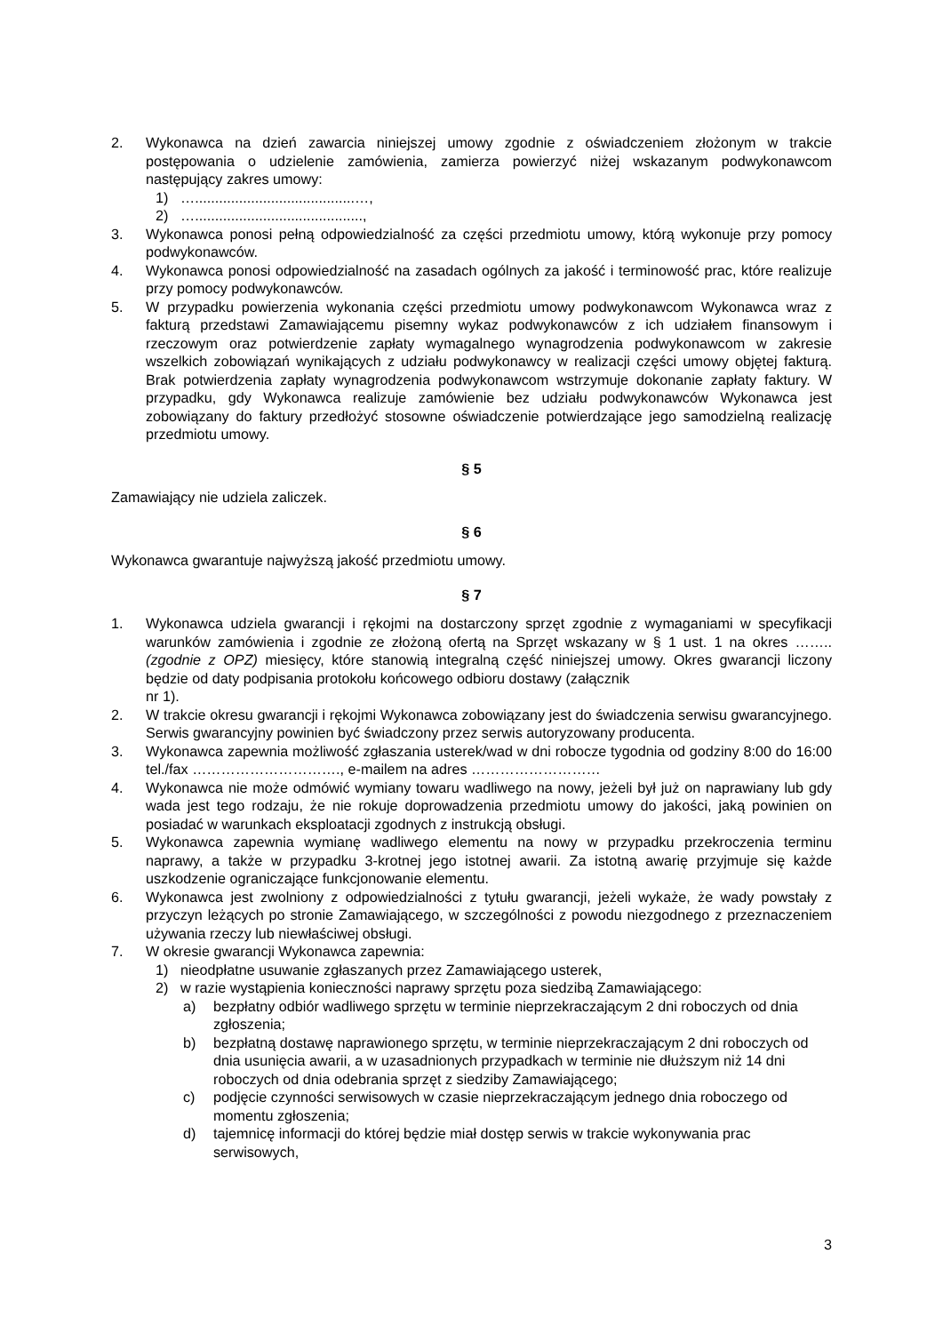2. Wykonawca na dzień zawarcia niniejszej umowy zgodnie z oświadczeniem złożonym w trakcie postępowania o udzielenie zamówienia, zamierza powierzyć niżej wskazanym podwykonawcom następujący zakres umowy:
1) …........................................…,
2) …..........................................,
3. Wykonawca ponosi pełną odpowiedzialność za części przedmiotu umowy, którą wykonuje przy pomocy podwykonawców.
4. Wykonawca ponosi odpowiedzialność na zasadach ogólnych za jakość i terminowość prac, które realizuje przy pomocy podwykonawców.
5. W przypadku powierzenia wykonania części przedmiotu umowy podwykonawcom Wykonawca wraz z fakturą przedstawi Zamawiającemu pisemny wykaz podwykonawców z ich udziałem finansowym i rzeczowym oraz potwierdzenie zapłaty wymagalnego wynagrodzenia podwykonawcom w zakresie wszelkich zobowiązań wynikających z udziału podwykonawcy w realizacji części umowy objętej fakturą. Brak potwierdzenia zapłaty wynagrodzenia podwykonawcom wstrzymuje dokonanie zapłaty faktury. W przypadku, gdy Wykonawca realizuje zamówienie bez udziału podwykonawców Wykonawca jest zobowiązany do faktury przedłożyć stosowne oświadczenie potwierdzające jego samodzielną realizację przedmiotu umowy.
§ 5
Zamawiający nie udziela zaliczek.
§ 6
Wykonawca gwarantuje najwyższą jakość przedmiotu umowy.
§ 7
1. Wykonawca udziela gwarancji i rękojmi na dostarczony sprzęt zgodnie z wymaganiami w specyfikacji warunków zamówienia i zgodnie ze złożoną ofertą na Sprzęt wskazany w § 1 ust. 1 na okres …….. (zgodnie z OPZ) miesięcy, które stanowią integralną część niniejszej umowy. Okres gwarancji liczony będzie od daty podpisania protokołu końcowego odbioru dostawy (załącznik
nr 1).
2. W trakcie okresu gwarancji i rękojmi Wykonawca zobowiązany jest do świadczenia serwisu gwarancyjnego. Serwis gwarancyjny powinien być świadczony przez serwis autoryzowany producenta.
3. Wykonawca zapewnia możliwość zgłaszania usterek/wad w dni robocze tygodnia od godziny 8:00 do 16:00 tel./fax …………………………., e-mailem na adres ………………………
4. Wykonawca nie może odmówić wymiany towaru wadliwego na nowy, jeżeli był już on naprawiany lub gdy wada jest tego rodzaju, że nie rokuje doprowadzenia przedmiotu umowy do jakości, jaką powinien on posiadać w warunkach eksploatacji zgodnych z instrukcją obsługi.
5. Wykonawca zapewnia wymianę wadliwego elementu na nowy w przypadku przekroczenia terminu naprawy, a także w przypadku 3-krotnej jego istotnej awarii. Za istotną awarię przyjmuje się każde uszkodzenie ograniczające funkcjonowanie elementu.
6. Wykonawca jest zwolniony z odpowiedzialności z tytułu gwarancji, jeżeli wykaże, że wady powstały z przyczyn leżących po stronie Zamawiającego, w szczególności z powodu niezgodnego z przeznaczeniem używania rzeczy lub niewłaściwej obsługi.
7. W okresie gwarancji Wykonawca zapewnia:
1) nieodpłatne usuwanie zgłaszanych przez Zamawiającego usterek,
2) w razie wystąpienia konieczności naprawy sprzętu poza siedzibą Zamawiającego:
a) bezpłatny odbiór wadliwego sprzętu w terminie nieprzekraczającym 2 dni roboczych od dnia zgłoszenia;
b) bezpłatną dostawę naprawionego sprzętu, w terminie nieprzekraczającym 2 dni roboczych od dnia usunięcia awarii, a w uzasadnionych przypadkach w terminie nie dłuższym niż 14 dni roboczych od dnia odebrania sprzęt z siedziby Zamawiającego;
c) podjęcie czynności serwisowych w czasie nieprzekraczającym jednego dnia roboczego od momentu zgłoszenia;
d) tajemnicę informacji do której będzie miał dostęp serwis w trakcie wykonywania prac serwisowych,
3